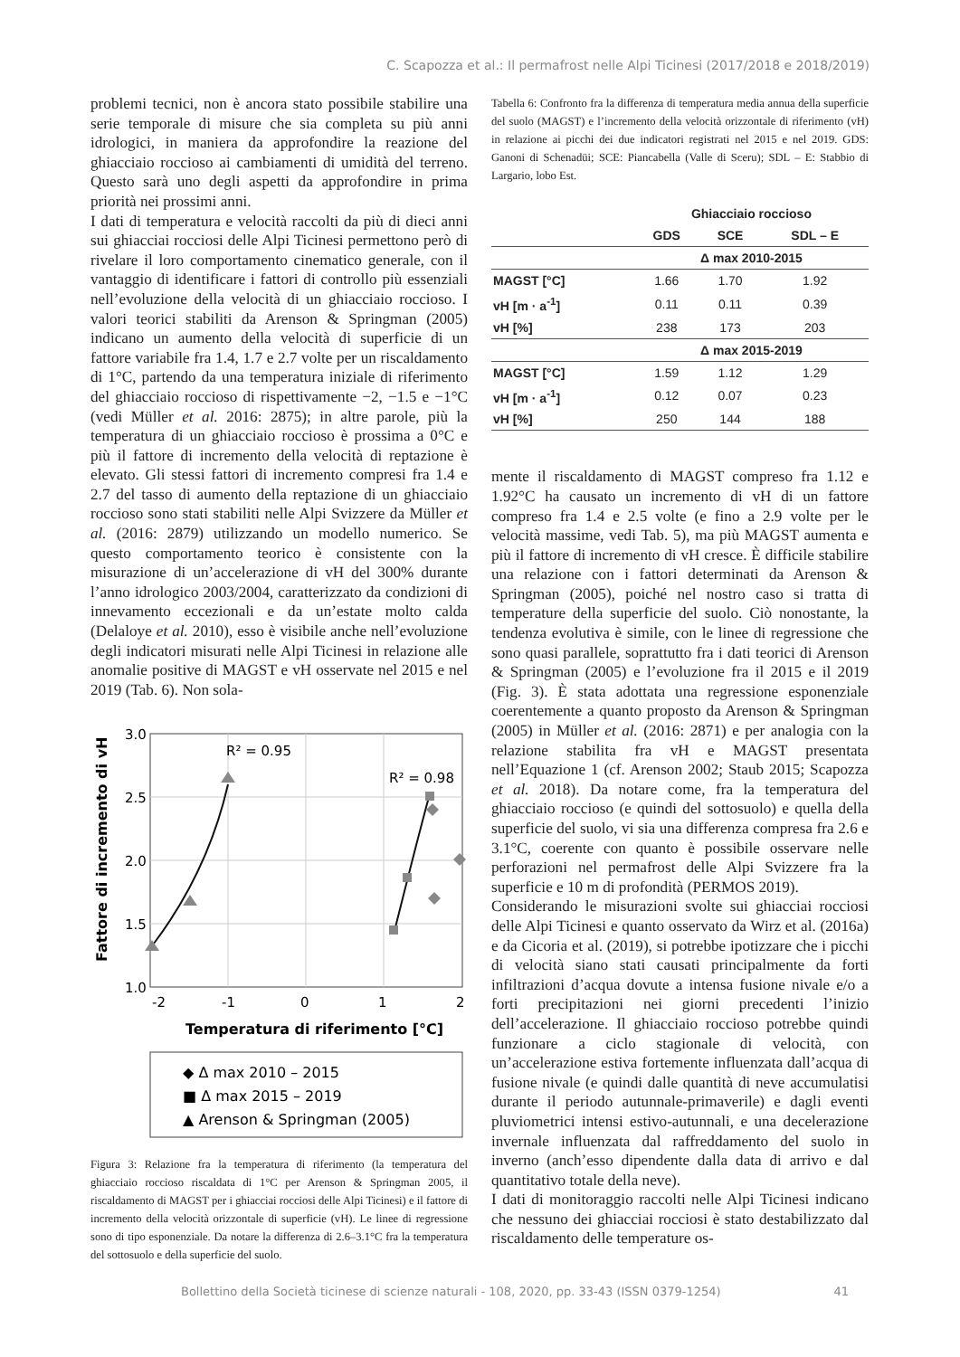C. Scapozza et al.: Il permafrost nelle Alpi Ticinesi (2017/2018 e 2018/2019)
problemi tecnici, non è ancora stato possibile stabilire una serie temporale di misure che sia completa su più anni idrologici, in maniera da approfondire la reazione del ghiacciaio roccioso ai cambiamenti di umidità del terreno. Questo sarà uno degli aspetti da approfondire in prima priorità nei prossimi anni.
I dati di temperatura e velocità raccolti da più di dieci anni sui ghiacciai rocciosi delle Alpi Ticinesi permettono però di rivelare il loro comportamento cinematico generale, con il vantaggio di identificare i fattori di controllo più essenziali nell’evoluzione della velocità di un ghiacciaio roccioso. I valori teorici stabiliti da Arenson & Springman (2005) indicano un aumento della velocità di superficie di un fattore variabile fra 1.4, 1.7 e 2.7 volte per un riscaldamento di 1°C, partendo da una temperatura iniziale di riferimento del ghiacciaio roccioso di rispettivamente −2, −1.5 e −1°C (vedi Müller et al. 2016: 2875); in altre parole, più la temperatura di un ghiacciaio roccioso è prossima a 0°C e più il fattore di incremento della velocità di reptazione è elevato. Gli stessi fattori di incremento compresi fra 1.4 e 2.7 del tasso di aumento della reptazione di un ghiacciaio roccioso sono stati stabiliti nelle Alpi Svizzere da Müller et al. (2016: 2879) utilizzando un modello numerico. Se questo comportamento teorico è consistente con la misurazione di un’accelerazione di vH del 300% durante l’anno idrologico 2003/2004, caratterizzato da condizioni di innevamento eccezionali e da un’estate molto calda (Delaloye et al. 2010), esso è visibile anche nell’evoluzione degli indicatori misurati nelle Alpi Ticinesi in relazione alle anomalie positive di MAGST e vH osservate nel 2015 e nel 2019 (Tab. 6). Non sola-
3.0
2.5
2.0
1.5
1.0
-2
-1
0
1
2
R² = 0.95
R² = 0.98
Temperatura di riferimento [°C]
Fattore di incremento di vH
◆ Δ max 2010 – 2015
■ Δ max 2015 – 2019
▲ Arenson & Springman (2005)
Figura 3: Relazione fra la temperatura di riferimento (la temperatura del ghiacciaio roccioso riscaldata di 1°C per Arenson & Springman 2005, il riscaldamento di MAGST per i ghiacciai rocciosi delle Alpi Ticinesi) e il fattore di incremento della velocità orizzontale di superficie (vH). Le linee di regressione sono di tipo esponenziale. Da notare la differenza di 2.6–3.1°C fra la temperatura del sottosuolo e della superficie del suolo.
Tabella 6: Confronto fra la differenza di temperatura media annua della superficie del suolo (MAGST) e l’incremento della velocità orizzontale di riferimento (vH) in relazione ai picchi dei due indicatori registrati nel 2015 e nel 2019. GDS: Ganoni di Schenadüi; SCE: Piancabella (Valle di Sceru); SDL – E: Stabbio di Largario, lobo Est.
| | Ghiacciaio roccioso | | |
| --- | --- | --- | --- |
| | GDS | SCE | SDL – E |
| | Δ max 2010-2015 | | |
| MAGST [°C] | 1.66 | 1.70 | 1.92 |
| vH [m · a<sup>-1</sup>] | 0.11 | 0.11 | 0.39 |
| vH [%] | 238 | 173 | 203 |
| | Δ max 2015-2019 | | |
| MAGST [°C] | 1.59 | 1.12 | 1.29 |
| vH [m · a<sup>-1</sup>] | 0.12 | 0.07 | 0.23 |
| vH [%] | 250 | 144 | 188 |
mente il riscaldamento di MAGST compreso fra 1.12 e 1.92°C ha causato un incremento di vH di un fattore compreso fra 1.4 e 2.5 volte (e fino a 2.9 volte per le velocità massime, vedi Tab. 5), ma più MAGST aumenta e più il fattore di incremento di vH cresce. È difficile stabilire una relazione con i fattori determinati da Arenson & Springman (2005), poiché nel nostro caso si tratta di temperature della superficie del suolo. Ciò nonostante, la tendenza evolutiva è simile, con le linee di regressione che sono quasi parallele, soprattutto fra i dati teorici di Arenson & Springman (2005) e l’evoluzione fra il 2015 e il 2019 (Fig. 3). È stata adottata una regressione esponenziale coerentemente a quanto proposto da Arenson & Springman (2005) in Müller et al. (2016: 2871) e per analogia con la relazione stabilita fra vH e MAGST presentata nell’Equazione 1 (cf. Arenson 2002; Staub 2015; Scapozza et al. 2018). Da notare come, fra la temperatura del ghiacciaio roccioso (e quindi del sottosuolo) e quella della superficie del suolo, vi sia una differenza compresa fra 2.6 e 3.1°C, coerente con quanto è possibile osservare nelle perforazioni nel permafrost delle Alpi Svizzere fra la superficie e 10 m di profondità (PERMOS 2019).
Considerando le misurazioni svolte sui ghiacciai rocciosi delle Alpi Ticinesi e quanto osservato da Wirz et al. (2016a) e da Cicoria et al. (2019), si potrebbe ipotizzare che i picchi di velocità siano stati causati principalmente da forti infiltrazioni d’acqua dovute a intensa fusione nivale e/o a forti precipitazioni nei giorni precedenti l’inizio dell’accelerazione. Il ghiacciaio roccioso potrebbe quindi funzionare a ciclo stagionale di velocità, con un’accelerazione estiva fortemente influenzata dall’acqua di fusione nivale (e quindi dalle quantità di neve accumulatisi durante il periodo autunnale-primaverile) e dagli eventi pluviometrici intensi estivo-autunnali, e una decelerazione invernale influenzata dal raffreddamento del suolo in inverno (anch’esso dipendente dalla data di arrivo e dal quantitativo totale della neve).
I dati di monitoraggio raccolti nelle Alpi Ticinesi indicano che nessuno dei ghiacciai rocciosi è stato destabilizzato dal riscaldamento delle temperature os-
Bollettino della Società ticinese di scienze naturali - 108, 2020, pp. 33-43 (ISSN 0379-1254) 41